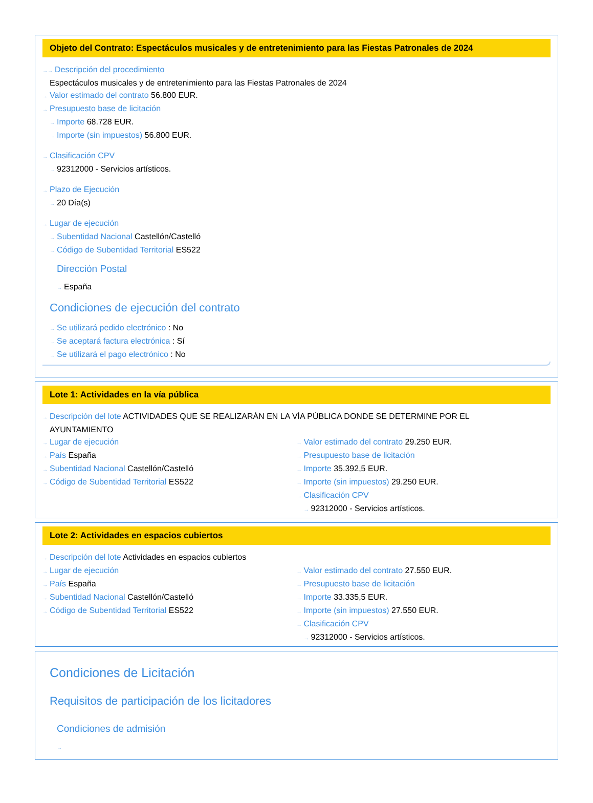Objeto del Contrato: Espectáculos musicales y de entretenimiento para las Fiestas Patronales de 2024
→→ Descripción del procedimiento
Espectáculos musicales y de entretenimiento para las Fiestas Patronales de 2024
→ Valor estimado del contrato 56.800 EUR.
→ Presupuesto base de licitación
→ Importe 68.728 EUR.
→ Importe (sin impuestos) 56.800 EUR.
→ Clasificación CPV
→ 92312000 - Servicios artísticos.
→ Plazo de Ejecución
→ 20 Día(s)
→ Lugar de ejecución
→ Subentidad Nacional Castellón/Castelló
→ Código de Subentidad Territorial ES522
Dirección Postal
→ España
Condiciones de ejecución del contrato
→ Se utilizará pedido electrónico : No
→ Se aceptará factura electrónica : Sí
→ Se utilizará el pago electrónico : No
Lote 1: Actividades en la vía pública
→ Descripción del lote ACTIVIDADES QUE SE REALIZARÁN EN LA VÍA PÚBLICA DONDE SE DETERMINE POR EL
AYUNTAMIENTO
→ Lugar de ejecución
→ País España
→ Subentidad Nacional Castellón/Castelló
→ Código de Subentidad Territorial ES522
→ Valor estimado del contrato 29.250 EUR.
→ Presupuesto base de licitación
→ Importe 35.392,5 EUR.
→ Importe (sin impuestos) 29.250 EUR.
→ Clasificación CPV
→ 92312000 - Servicios artísticos.
Lote 2: Actividades en espacios cubiertos
→ Descripción del lote Actividades en espacios cubiertos
→ Lugar de ejecución
→ País España
→ Subentidad Nacional Castellón/Castelló
→ Código de Subentidad Territorial ES522
→ Valor estimado del contrato 27.550 EUR.
→ Presupuesto base de licitación
→ Importe 33.335,5 EUR.
→ Importe (sin impuestos) 27.550 EUR.
→ Clasificación CPV
→ 92312000 - Servicios artísticos.
Condiciones de Licitación
Requisitos de participación de los licitadores
Condiciones de admisión
→